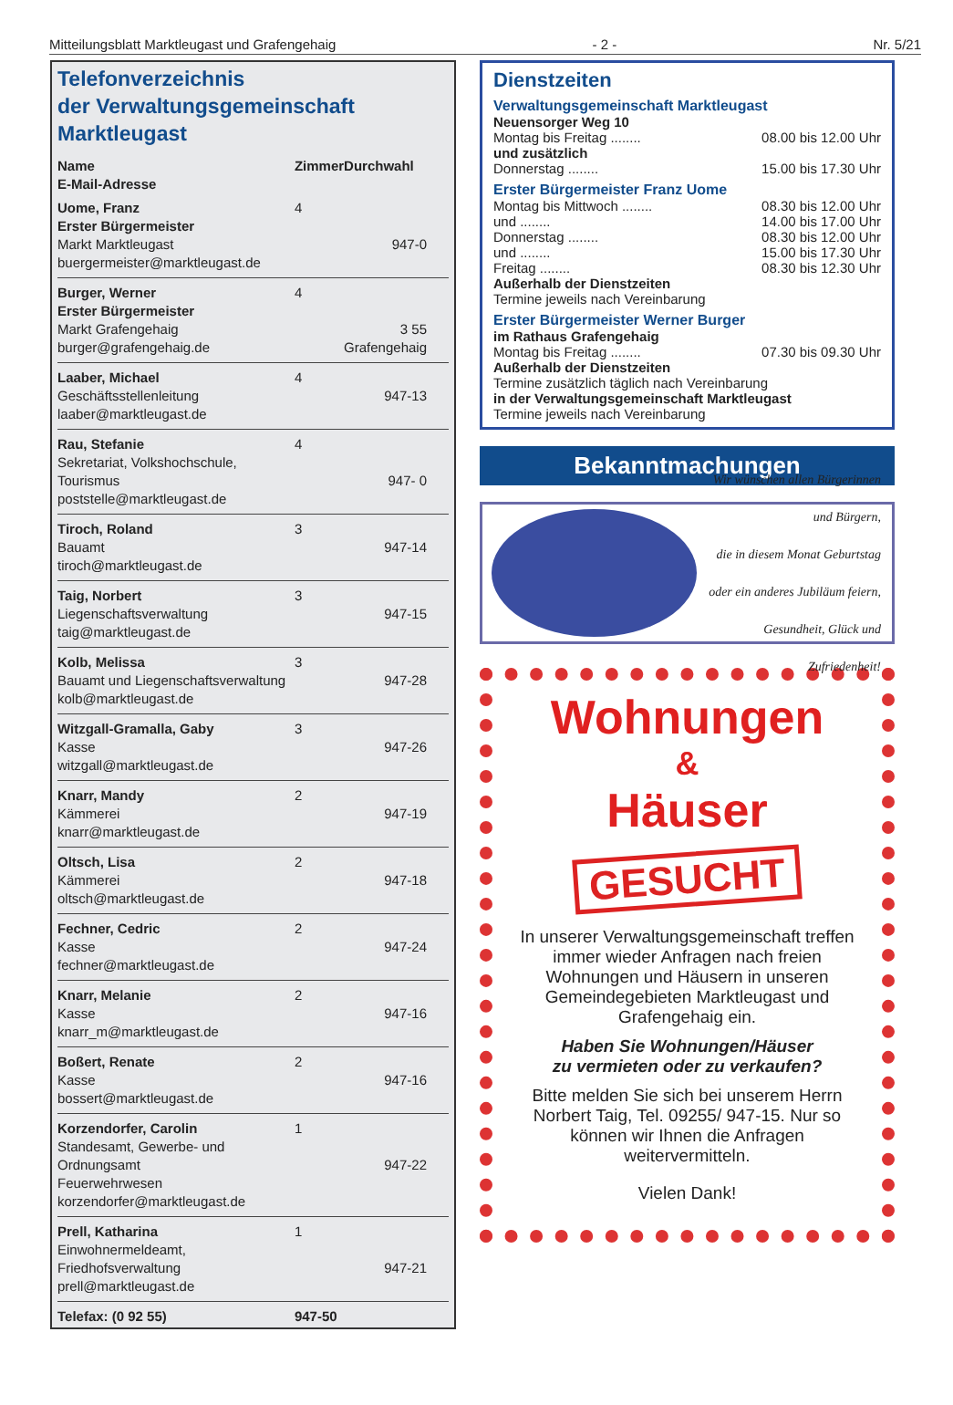Mitteilungsblatt Marktleugast und Grafengehaig - 2 - Nr. 5/21
Telefonverzeichnis
der Verwaltungsgemeinschaft
Marktleugast
| Name E-Mail-Adresse | Zimmer | Durchwahl |
| --- | --- | --- |
| Uome, Franz Erster Bürgermeister Markt Marktleugast buergermeister@marktleugast.de | 4 | 947-0 |
| Burger, Werner Erster Bürgermeister Markt Grafengehaig burger@grafengehaig.de | 4 | 3 55 Grafengehaig |
| Laaber, Michael Geschäftsstellenleitung laaber@marktleugast.de | 4 | 947-13 |
| Rau, Stefanie Sekretariat, Volkshochschule, Tourismus poststelle@marktleugast.de | 4 | 947- 0 |
| Tiroch, Roland Bauamt tiroch@marktleugast.de | 3 | 947-14 |
| Taig, Norbert Liegenschaftsverwaltung taig@marktleugast.de | 3 | 947-15 |
| Kolb, Melissa Bauamt und Liegenschaftsverwaltung kolb@marktleugast.de | 3 | 947-28 |
| Witzgall-Gramalla, Gaby Kasse witzgall@marktleugast.de | 3 | 947-26 |
| Knarr, Mandy Kämmerei knarr@marktleugast.de | 2 | 947-19 |
| Oltsch, Lisa Kämmerei oltsch@marktleugast.de | 2 | 947-18 |
| Fechner, Cedric Kasse fechner@marktleugast.de | 2 | 947-24 |
| Knarr, Melanie Kasse knarr_m@marktleugast.de | 2 | 947-16 |
| Boßert, Renate Kasse bossert@marktleugast.de | 2 | 947-16 |
| Korzendorfer, Carolin Standesamt, Gewerbe- und Ordnungsamt Feuerwehrwesen korzendorfer@marktleugast.de | 1 | 947-22 |
| Prell, Katharina Einwohnermeldeamt, Friedhofsverwaltung prell@marktleugast.de | 1 | 947-21 |
| Telefax: (0 92 55) | 947-50 | |
Dienstzeiten
Verwaltungsgemeinschaft Marktleugast
Neuensorger Weg 10
Montag bis Freitag ........ 08.00 bis 12.00 Uhr
und zusätzlich
Donnerstag ........ 15.00 bis 17.30 Uhr
Erster Bürgermeister Franz Uome
Montag bis Mittwoch ........ 08.30 bis 12.00 Uhr
und ........ 14.00 bis 17.00 Uhr
Donnerstag ........ 08.30 bis 12.00 Uhr
und ........ 15.00 bis 17.30 Uhr
Freitag ........ 08.30 bis 12.30 Uhr
Außerhalb der Dienstzeiten
Termine jeweils nach Vereinbarung
Erster Bürgermeister Werner Burger
im Rathaus Grafengehaig
Montag bis Freitag ........ 07.30 bis 09.30 Uhr
Außerhalb der Dienstzeiten
Termine zusätzlich täglich nach Vereinbarung
in der Verwaltungsgemeinschaft Marktleugast
Termine jeweils nach Vereinbarung
Bekanntmachungen
Wir wünschen allen Bürgerinnen und Bürgern,
die in diesem Monat Geburtstag
oder ein anderes Jubiläum feiern,
Gesundheit, Glück und Zufriedenheit!
Wohnungen
&
Häuser
GESUCHT
In unserer Verwaltungsgemeinschaft treffen immer wieder Anfragen nach freien Wohnungen und Häusern in unseren Gemeindegebieten Marktleugast und Grafengehaig ein.
Haben Sie Wohnungen/Häuser
zu vermieten oder zu verkaufen?
Bitte melden Sie sich bei unserem Herrn Norbert Taig, Tel. 09255/ 947-15. Nur so können wir Ihnen die Anfragen weitervermitteln.
Vielen Dank!